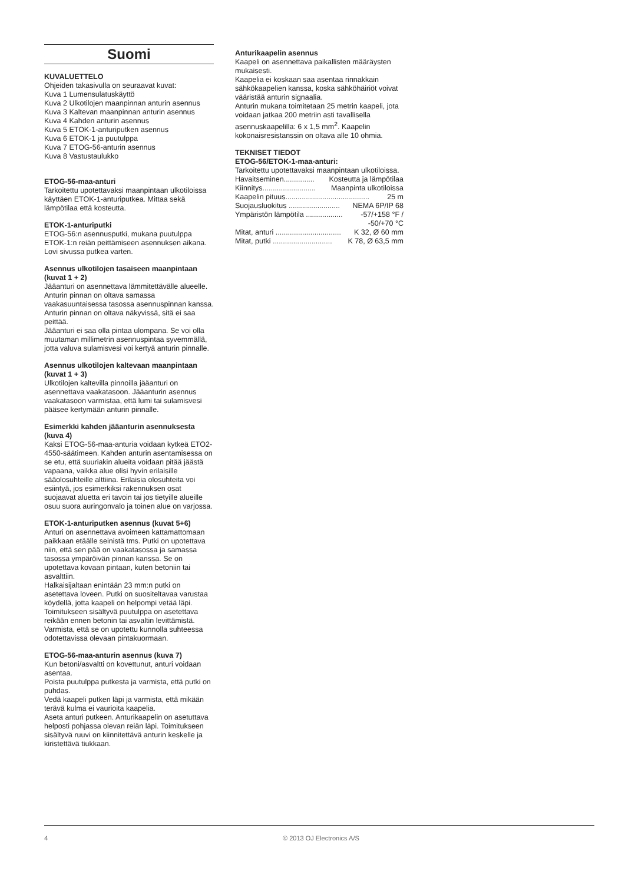Suomi
KUVALUETTELO
Ohjeiden takasivulla on seuraavat kuvat:
Kuva 1 Lumensulatuskäyttö
Kuva 2 Ulkotilojen maanpinnan anturin asennus
Kuva 3 Kaltevan maanpinnan anturin asennus
Kuva 4 Kahden anturin asennus
Kuva 5 ETOK-1-anturiputken asennus
Kuva 6 ETOK-1 ja puutulppa
Kuva 7 ETOG-56-anturin asennus
Kuva 8 Vastustaulukko
ETOG-56-maa-anturi
Tarkoitettu upotettavaksi maanpintaan ulkotiloissa käyttäen ETOK-1-anturiputkea. Mittaa sekä lämpötilaa että kosteutta.
ETOK-1-anturiputki
ETOG-56:n asennusputki, mukana puutulppa ETOK-1:n reiän peittämiseen asennuksen aikana. Lovi sivussa putkea varten.
Asennus ulkotilojen tasaiseen maanpintaan (kuvat 1 + 2)
Jääanturi on asennettava lämmitettävälle alueelle. Anturin pinnan on oltava samassa vaakasuuntaisessa tasossa asennuspinnan kanssa. Anturin pinnan on oltava näkyvissä, sitä ei saa peittää.
Jääanturi ei saa olla pintaa ulompana. Se voi olla muutaman millimetrin asennuspintaa syvemmällä, jotta valuva sulamisvesi voi kertyä anturin pinnalle.
Asennus ulkotilojen kaltevaan maanpintaan (kuvat 1 + 3)
Ulkotilojen kaltevilla pinnoilla jääanturi on asennettava vaakatasoon. Jääanturin asennus vaakatasoon varmistaa, että lumi tai sulamisvesi pääsee kertymään anturin pinnalle.
Esimerkki kahden jääanturin asennuksesta (kuva 4)
Kaksi ETOG-56-maa-anturia voidaan kytkeä ETO2-4550-säätimeen. Kahden anturin asentamisessa on se etu, että suuriakin alueita voidaan pitää jäästä vapaana, vaikka alue olisi hyvin erilaisille sääolosuhteille alttiina. Erilaisia olosuhteita voi esiintyä, jos esimerkiksi rakennuksen osat suojaavat aluetta eri tavoin tai jos tietyille alueille osuu suora auringonvalo ja toinen alue on varjossa.
ETOK-1-anturiputken asennus (kuvat 5+6)
Anturi on asennettava avoimeen kattamattomaan paikkaan etäälle seinistä tms. Putki on upotettava niin, että sen pää on vaakatasossa ja samassa tasossa ympäröivän pinnan kanssa. Se on upotettava kovaan pintaan, kuten betoniin tai asvalttiin.
Halkaisijaltaan enintään 23 mm:n putki on asetettava loveen. Putki on suositeltavaa varustaa köydellä, jotta kaapeli on helpompi vetää läpi. Toimitukseen sisältyvä puutulppa on asetettava reikään ennen betonin tai asvaltin levittämistä. Varmista, että se on upotettu kunnolla suhteessa odotettavissa olevaan pintakuormaan.
ETOG-56-maa-anturin asennus (kuva 7)
Kun betoni/asvaltti on kovettunut, anturi voidaan asentaa.
Poista puutulppa putkesta ja varmista, että putki on puhdas.
Vedä kaapeli putken läpi ja varmista, että mikään terävä kulma ei vaurioita kaapelia.
Aseta anturi putkeen. Anturikaapelin on asetuttava helposti pohjassa olevan reiän läpi. Toimitukseen sisältyvä ruuvi on kiinnitettävä anturin keskelle ja kiristettävä tiukkaan.
Anturikaapelin asennus
Kaapeli on asennettava paikallisten määräysten mukaisesti.
Kaapelia ei koskaan saa asentaa rinnakkain sähkökaapelien kanssa, koska sähköhäiriöt voivat vääristää anturin signaalia.
Anturin mukana toimitetaan 25 metrin kaapeli, jota voidaan jatkaa 200 metriin asti tavallisella asennuskaapelilla: 6 x 1,5 mm<sup>2</sup>. Kaapelin kokonaisresistanssin on oltava alle 10 ohmia.
TEKNISET TIEDOT
ETOG-56/ETOK-1-maa-anturi:
Tarkoitettu upotettavaksi maanpintaan ulkotiloissa.
Havaitseminen............... Kosteutta ja lämpötilaa
Kiinnitys.......................... Maanpinta ulkotiloissa
Kaapelin pituus......................................... 25 m
Suojausluokitus ......................... NEMA 6P/IP 68
Ympäristön lämpötila .................. -57/+158 °F /
-50/+70 °C
Mitat, anturi ................................ K 32, Ø 60 mm
Mitat, putki ............................. K 78, Ø 63,5 mm
4 © 2013 OJ Electronics A/S